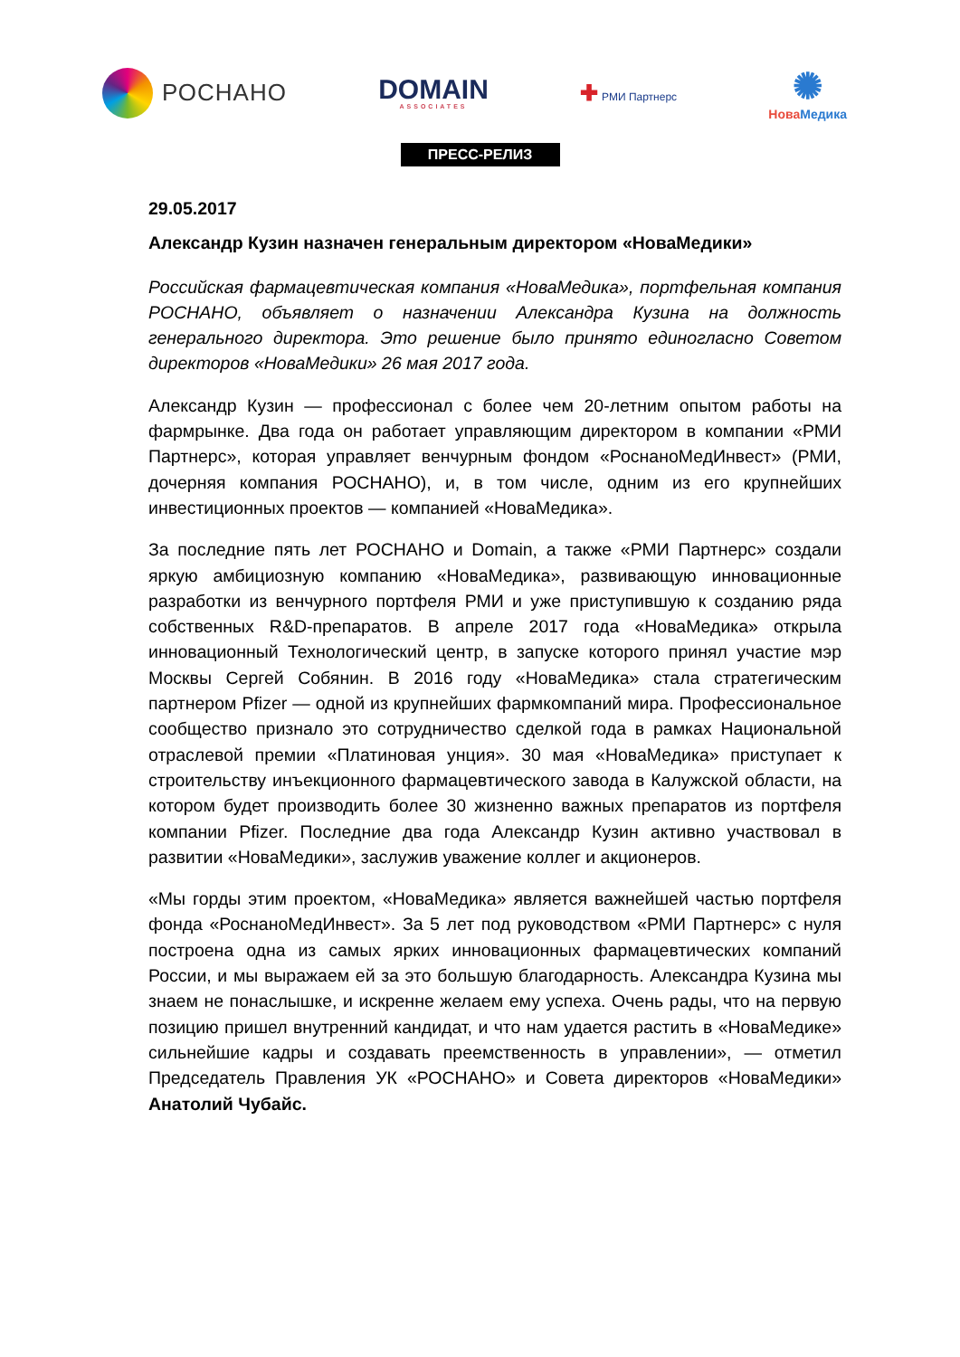РОСНАНО
DOMAIN
ASSOCIATES
✚ РМИ Партнерс
✺
НоваМедика
ПРЕСС-РЕЛИЗ
29.05.2017
Александр Кузин назначен генеральным директором «НоваМедики»
Российская фармацевтическая компания «НоваМедика», портфельная компания РОСНАНО, объявляет о назначении Александра Кузина на должность генерального директора. Это решение было принято единогласно Советом директоров «НоваМедики» 26 мая 2017 года.
Александр Кузин — профессионал с более чем 20-летним опытом работы на фармрынке. Два года он работает управляющим директором в компании «РМИ Партнерс», которая управляет венчурным фондом «РоснаноМедИнвест» (РМИ, дочерняя компания РОСНАНО), и, в том числе, одним из его крупнейших инвестиционных проектов — компанией «НоваМедика».
За последние пять лет РОСНАНО и Domain, а также «РМИ Партнерс» создали яркую амбициозную компанию «НоваМедика», развивающую инновационные разработки из венчурного портфеля РМИ и уже приступившую к созданию ряда собственных R&D-препаратов. В апреле 2017 года «НоваМедика» открыла инновационный Технологический центр, в запуске которого принял участие мэр Москвы Сергей Собянин. В 2016 году «НоваМедика» стала стратегическим партнером Pfizer — одной из крупнейших фармкомпаний мира. Профессиональное сообщество признало это сотрудничество сделкой года в рамках Национальной отраслевой премии «Платиновая унция». 30 мая «НоваМедика» приступает к строительству инъекционного фармацевтического завода в Калужской области, на котором будет производить более 30 жизненно важных препаратов из портфеля компании Pfizer. Последние два года Александр Кузин активно участвовал в развитии «НоваМедики», заслужив уважение коллег и акционеров.
«Мы горды этим проектом, «НоваМедика» является важнейшей частью портфеля фонда «РоснаноМедИнвест». За 5 лет под руководством «РМИ Партнерс» с нуля построена одна из самых ярких инновационных фармацевтических компаний России, и мы выражаем ей за это большую благодарность. Александра Кузина мы знаем не понаслышке, и искренне желаем ему успеха. Очень рады, что на первую позицию пришел внутренний кандидат, и что нам удается растить в «НоваМедике» сильнейшие кадры и создавать преемственность в управлении», — отметил Председатель Правления УК «РОСНАНО» и Совета директоров «НоваМедики» Анатолий Чубайс.